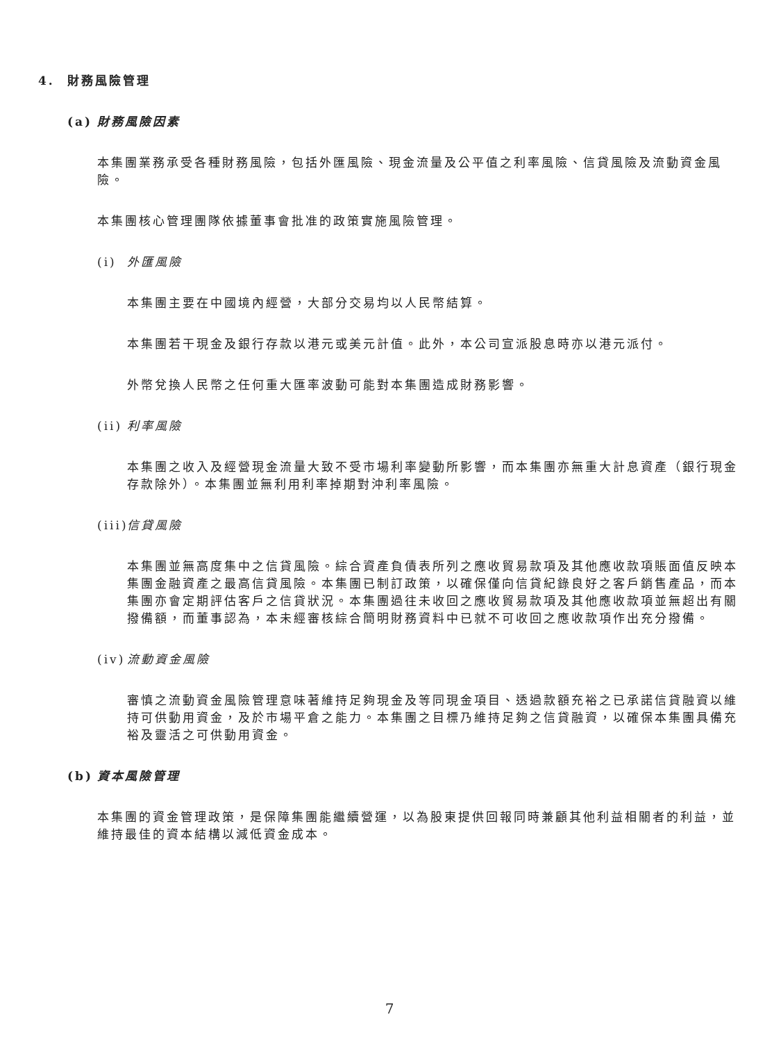4. 財務風險管理
(a) 財務風險因素
本集團業務承受各種財務風險，包括外匯風險、現金流量及公平值之利率風險、信貸風險及流動資金風險。
本集團核心管理團隊依據董事會批准的政策實施風險管理。
(i) 外匯風險
本集團主要在中國境內經營，大部分交易均以人民幣結算。
本集團若干現金及銀行存款以港元或美元計值。此外，本公司宣派股息時亦以港元派付。
外幣兌換人民幣之任何重大匯率波動可能對本集團造成財務影響。
(ii) 利率風險
本集團之收入及經營現金流量大致不受市場利率變動所影響，而本集團亦無重大計息資產（銀行現金存款除外）。本集團並無利用利率掉期對沖利率風險。
(iii) 信貸風險
本集團並無高度集中之信貸風險。綜合資產負債表所列之應收貿易款項及其他應收款項賬面值反映本集團金融資產之最高信貸風險。本集團已制訂政策，以確保僅向信貸紀錄良好之客戶銷售產品，而本集團亦會定期評估客戶之信貸狀況。本集團過往未收回之應收貿易款項及其他應收款項並無超出有關撥備額，而董事認為，本未經審核綜合簡明財務資料中已就不可收回之應收款項作出充分撥備。
(iv) 流動資金風險
審慎之流動資金風險管理意味著維持足夠現金及等同現金項目、透過款額充裕之已承諾信貸融資以維持可供動用資金，及於市場平倉之能力。本集團之目標乃維持足夠之信貸融資，以確保本集團具備充裕及靈活之可供動用資金。
(b) 資本風險管理
本集團的資金管理政策，是保障集團能繼續營運，以為股東提供回報同時兼顧其他利益相關者的利益，並維持最佳的資本結構以減低資金成本。
7